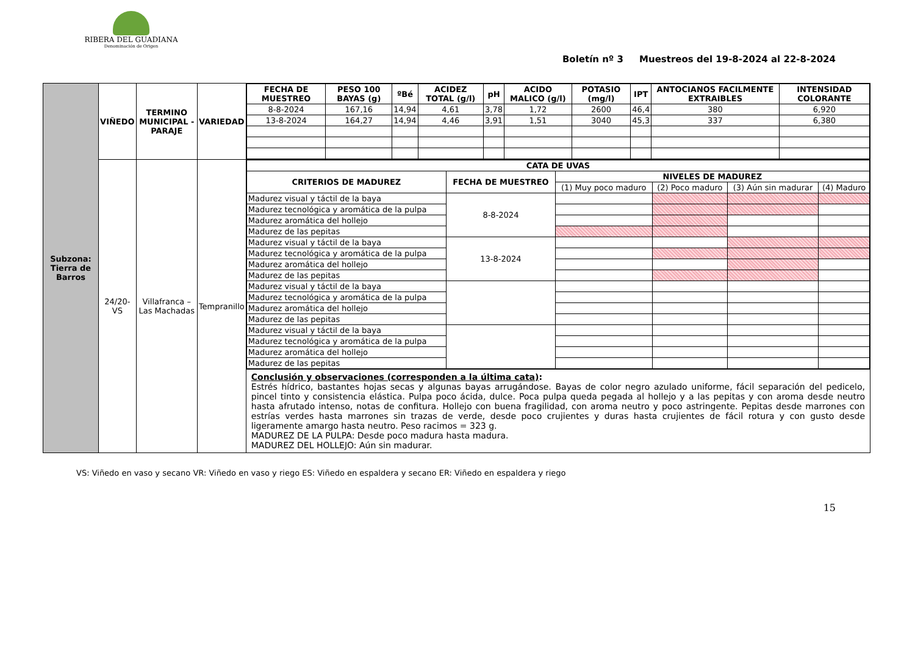RIBERA DEL GUADIANA
Denominación de Origen
Boletín nº 3 Muestreos del 19-8-2024 al 22-8-2024
| Subzona: Tierra de Barros | VIÑEDO | TERMINO MUNICIPAL - PARAJE | VARIEDAD | / FECHA DE MUESTREO / PESO 100 BAYAS (g) / ºBé / ACIDEZ TOTAL (g/l) / pH / ACIDO MALICO (g/l) / POTASIO (mg/l) / IPT / ANTOCIANOS FACILMENTE EXTRAIBLES / INTENSIDAD COLORANTE / / --- / --- / --- / --- / --- / --- / --- / --- / --- / --- / / 8-8-2024 / 167,16 / 14,94 / 4,61 / 3,78 / 1,72 / 2600 / 46,4 / 380 / 6,920 / / 13-8-2024 / 164,27 / 14,94 / 4,46 / 3,91 / 1,51 / 3040 / 45,3 / 337 / 6,380 / |
| | 24/20-VS | Villafranca – Las Machadas | Tempranillo | / CATA DE UVAS / / / / / / / CRITERIOS DE MADUREZ / FECHA DE MUESTREO / NIVELES DE MADUREZ / / / / / / / (1) Muy poco maduro / (2) Poco maduro / (3) Aún sin madurar / (4) Maduro / / Madurez visual y táctil de la baya / 8-8-2024 / / / / / / Madurez tecnológica y aromática de la pulpa / / / / / / / Madurez aromática del hollejo / / / / / / / Madurez de las pepitas / / / / / / / Madurez visual y táctil de la baya / 13-8-2024 / / / / / / Madurez tecnológica y aromática de la pulpa / / / / / / / Madurez aromática del hollejo / / / / / / / Madurez de las pepitas / / / / / / / Madurez visual y táctil de la baya / / / / / / / Madurez tecnológica y aromática de la pulpa / / / / / / / Madurez aromática del hollejo / / / / / / / Madurez de las pepitas / / / / / / / Madurez visual y táctil de la baya / / / / / / / Madurez tecnológica y aromática de la pulpa / / / / / / / Madurez aromática del hollejo / / / / / / / Madurez de las pepitas / / / / / / |
| | | | | Conclusión y observaciones (corresponden a la última cata) : Estrés hídrico, bastantes hojas secas y algunas bayas arrugándose. Bayas de color negro azulado uniforme, fácil separación del pedicelo, pincel tinto y consistencia elástica. Pulpa poco ácida, dulce. Poca pulpa queda pegada al hollejo y a las pepitas y con aroma desde neutro hasta afrutado intenso, notas de confitura. Hollejo con buena fragilidad, con aroma neutro y poco astringente. Pepitas desde marrones con estrías verdes hasta marrones sin trazas de verde, desde poco crujientes y duras hasta crujientes de fácil rotura y con gusto desde ligeramente amargo hasta neutro. Peso racimos = 323 g. MADUREZ DE LA PULPA: Desde poco madura hasta madura. MADUREZ DEL HOLLEJO: Aún sin madurar. |
VS: Viñedo en vaso y secano VR: Viñedo en vaso y riego ES: Viñedo en espaldera y secano ER: Viñedo en espaldera y riego
15